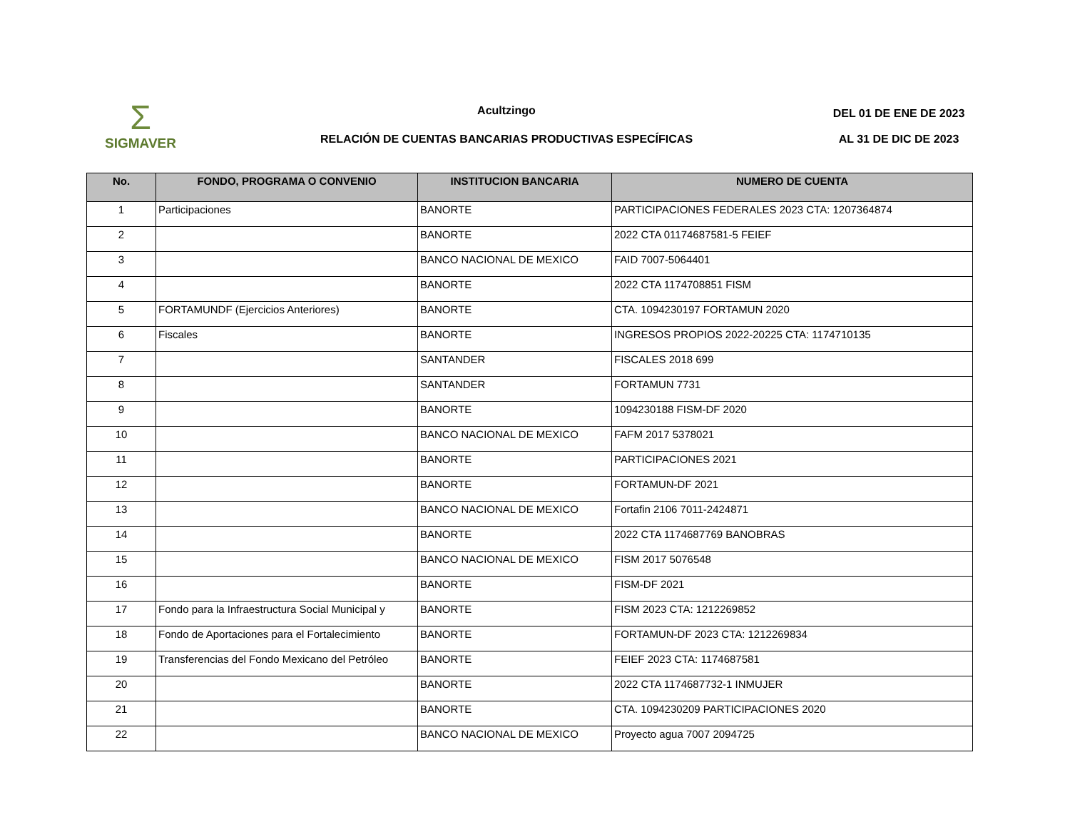Σ
SIGMAVER
Acultzingo
RELACIÓN DE CUENTAS BANCARIAS PRODUCTIVAS ESPECÍFICAS
DEL 01 DE ENE DE 2023
AL 31 DE DIC DE 2023
| No. | FONDO, PROGRAMA O CONVENIO | INSTITUCION BANCARIA | NUMERO DE CUENTA |
| --- | --- | --- | --- |
| 1 | Participaciones | BANORTE | PARTICIPACIONES FEDERALES 2023 CTA: 1207364874 |
| 2 | | BANORTE | 2022 CTA 01174687581-5 FEIEF |
| 3 | | BANCO NACIONAL DE MEXICO | FAID 7007-5064401 |
| 4 | | BANORTE | 2022 CTA 1174708851 FISM |
| 5 | FORTAMUNDF (Ejercicios Anteriores) | BANORTE | CTA. 1094230197 FORTAMUN 2020 |
| 6 | Fiscales | BANORTE | INGRESOS PROPIOS 2022-20225 CTA: 1174710135 |
| 7 | | SANTANDER | FISCALES 2018 699 |
| 8 | | SANTANDER | FORTAMUN 7731 |
| 9 | | BANORTE | 1094230188 FISM-DF 2020 |
| 10 | | BANCO NACIONAL DE MEXICO | FAFM 2017 5378021 |
| 11 | | BANORTE | PARTICIPACIONES 2021 |
| 12 | | BANORTE | FORTAMUN-DF 2021 |
| 13 | | BANCO NACIONAL DE MEXICO | Fortafin 2106 7011-2424871 |
| 14 | | BANORTE | 2022 CTA 1174687769 BANOBRAS |
| 15 | | BANCO NACIONAL DE MEXICO | FISM 2017 5076548 |
| 16 | | BANORTE | FISM-DF 2021 |
| 17 | Fondo para la Infraestructura Social Municipal y | BANORTE | FISM 2023 CTA: 1212269852 |
| 18 | Fondo de Aportaciones para el Fortalecimiento | BANORTE | FORTAMUN-DF 2023 CTA: 1212269834 |
| 19 | Transferencias del Fondo Mexicano del Petróleo | BANORTE | FEIEF 2023 CTA: 1174687581 |
| 20 | | BANORTE | 2022 CTA 1174687732-1 INMUJER |
| 21 | | BANORTE | CTA. 1094230209 PARTICIPACIONES 2020 |
| 22 | | BANCO NACIONAL DE MEXICO | Proyecto agua 7007 2094725 |